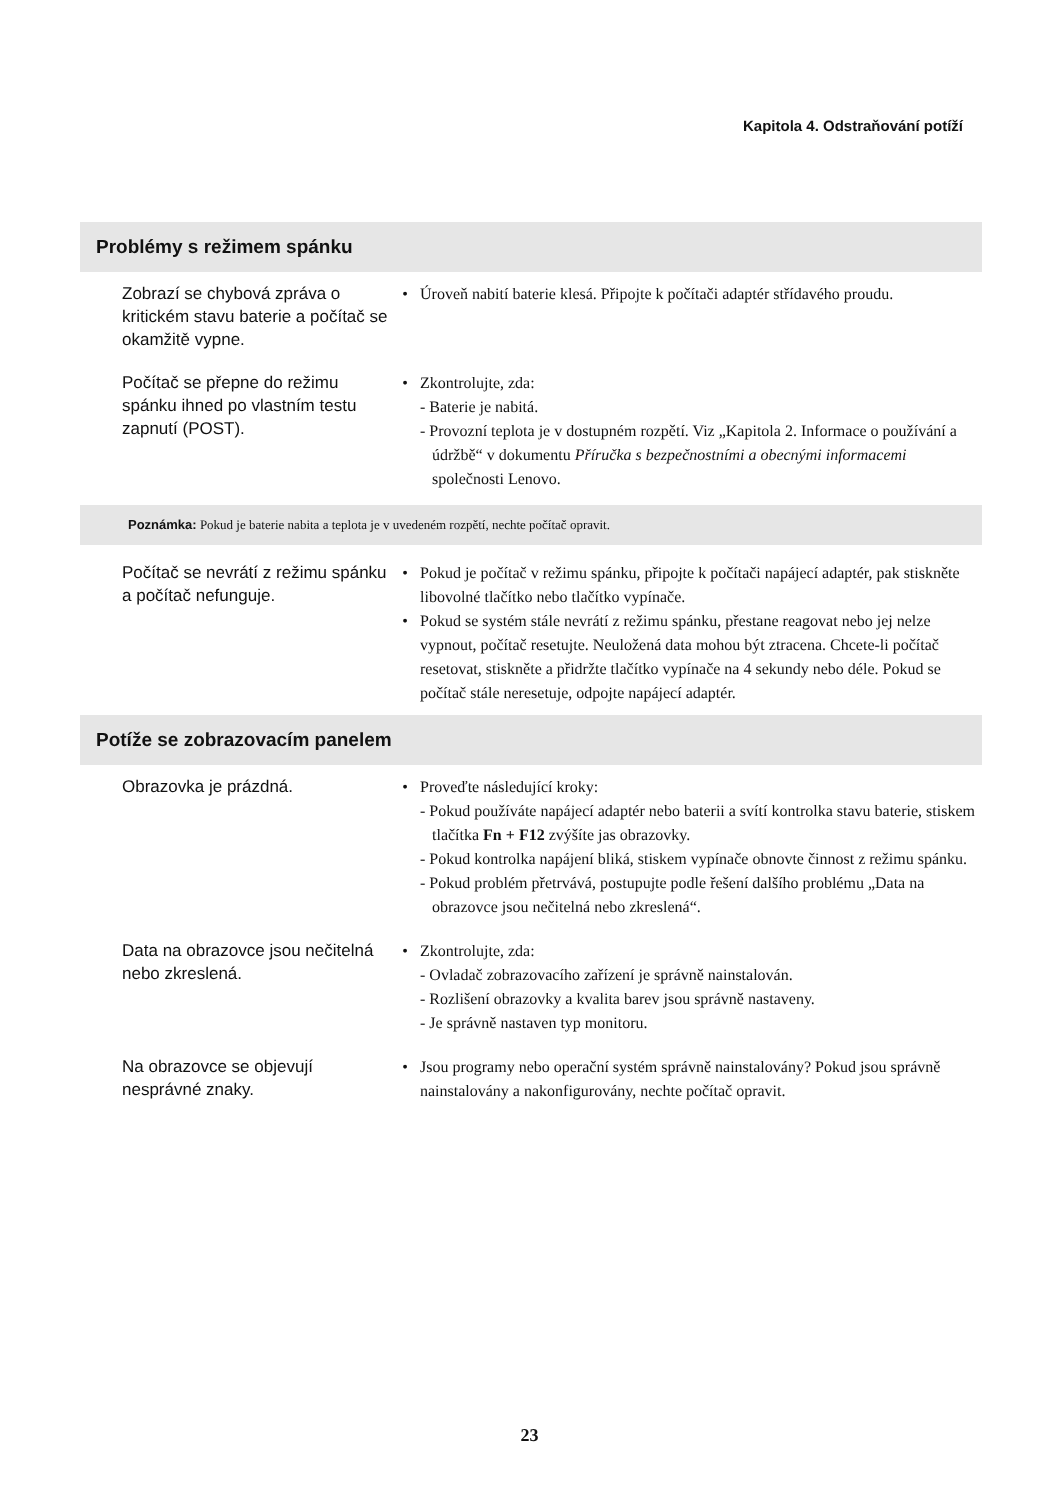Kapitola 4. Odstraňování potíží
Problémy s režimem spánku
| Zobrazí se chybová zpráva o kritickém stavu baterie a počítač se okamžitě vypne. | • | Úroveň nabití baterie klesá. Připojte k počítači adaptér střídavého proudu. |
| Počítač se přepne do režimu spánku ihned po vlastním testu zapnutí (POST). | • | Zkontrolujte, zda: - Baterie je nabitá. - Provozní teplota je v dostupném rozpětí. Viz „Kapitola 2. Informace o používání a údržbě“ v dokumentu Příručka s bezpečnostními a obecnými informacemi společnosti Lenovo. |
Poznámka: Pokud je baterie nabita a teplota je v uvedeném rozpětí, nechte počítač opravit.
| Počítač se nevrátí z režimu spánku a počítač nefunguje. | • • | Pokud je počítač v režimu spánku, připojte k počítači napájecí adaptér, pak stiskněte libovolné tlačítko nebo tlačítko vypínače. Pokud se systém stále nevrátí z režimu spánku, přestane reagovat nebo jej nelze vypnout, počítač resetujte. Neuložená data mohou být ztracena. Chcete-li počítač resetovat, stiskněte a přidržte tlačítko vypínače na 4 sekundy nebo déle. Pokud se počítač stále neresetuje, odpojte napájecí adaptér. |
Potíže se zobrazovacím panelem
| Obrazovka je prázdná. | • | Proveďte následující kroky: - Pokud používáte napájecí adaptér nebo baterii a svítí kontrolka stavu baterie, stiskem tlačítka Fn + F12 zvýšíte jas obrazovky. - Pokud kontrolka napájení bliká, stiskem vypínače obnovte činnost z režimu spánku. - Pokud problém přetrvává, postupujte podle řešení dalšího problému „Data na obrazovce jsou nečitelná nebo zkreslená“. |
| Data na obrazovce jsou nečitelná nebo zkreslená. | • | Zkontrolujte, zda: - Ovladač zobrazovacího zařízení je správně nainstalován. - Rozlišení obrazovky a kvalita barev jsou správně nastaveny. - Je správně nastaven typ monitoru. |
| Na obrazovce se objevují nesprávné znaky. | • | Jsou programy nebo operační systém správně nainstalovány? Pokud jsou správně nainstalovány a nakonfigurovány, nechte počítač opravit. |
23